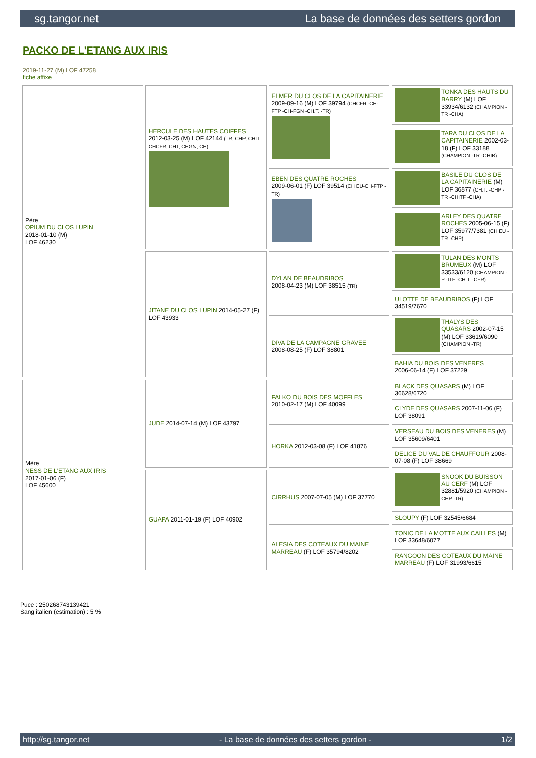sg.tangor.net La base de données des setters gordon
PACKO DE L'ETANG AUX IRIS
2019-11-27 (M) LOF 47258
fiche affixe
| Père OPIUM DU CLOS LUPIN 2018-01-10 (M) LOF 46230 | HERCULE DES HAUTES COIFFES 2012-03-25 (M) LOF 42144 (TR, CHP, CHIT, CHCFR, CHT, CHGN, CH) | ELMER DU CLOS DE LA CAPITAINERIE 2009-09-16 (M) LOF 39794 (CHCFR -CH-FTP -CH-FGN -CH.T. -TR) | TONKA DES HAUTS DU BARRY (M) LOF 33934/6132 (CHAMPION -TR -CHA) |
| | | | TARA DU CLOS DE LA CAPITAINERIE 2002-03-18 (F) LOF 33188 (CHAMPION -TR -CHIB) |
| | | EBEN DES QUATRE ROCHES 2009-06-01 (F) LOF 39514 (CH EU-CH-FTP -TR) | BASILE DU CLOS DE LA CAPITAINERIE (M) LOF 36877 (CH.T. -CHP -TR -CHITF -CHA) |
| | | | ARLEY DES QUATRE ROCHES 2005-06-15 (F) LOF 35977/7381 (CH EU - TR -CHP) |
| | JITANE DU CLOS LUPIN 2014-05-27 (F) LOF 43933 | DYLAN DE BEAUDRIBOS 2008-04-23 (M) LOF 38515 (TR) | TULAN DES MONTS BRUMEUX (M) LOF 33533/6120 (CHAMPION -P -ITF -CH.T. -CFR) |
| | | | ULOTTE DE BEAUDRIBOS (F) LOF 34519/7670 |
| | | DIVA DE LA CAMPAGNE GRAVEE 2008-08-25 (F) LOF 38801 | THALYS DES QUASARS 2002-07-15 (M) LOF 33619/6090 (CHAMPION -TR) |
| | | | BAHIA DU BOIS DES VENERES 2006-06-14 (F) LOF 37229 |
| Mère NESS DE L'ETANG AUX IRIS 2017-01-06 (F) LOF 45600 | JUDE 2014-07-14 (M) LOF 43797 | FALKO DU BOIS DES MOFFLES 2010-02-17 (M) LOF 40099 | BLACK DES QUASARS (M) LOF 36628/6720 |
| | | | CLYDE DES QUASARS 2007-11-06 (F) LOF 38091 |
| | | HORKA 2012-03-08 (F) LOF 41876 | VERSEAU DU BOIS DES VENERES (M) LOF 35609/6401 |
| | | | DELICE DU VAL DE CHAUFFOUR 2008-07-08 (F) LOF 38669 |
| | GUAPA 2011-01-19 (F) LOF 40902 | CIRRHUS 2007-07-05 (M) LOF 37770 | SNOOK DU BUISSON AU CERF (M) LOF 32881/5920 (CHAMPION -CHP -TR) |
| | | | SLOUPY (F) LOF 32545/6684 |
| | | ALESIA DES COTEAUX DU MAINE MARREAU (F) LOF 35794/8202 | TONIC DE LA MOTTE AUX CAILLES (M) LOF 33648/6077 |
| | | | RANGOON DES COTEAUX DU MAINE MARREAU (F) LOF 31993/6615 |
Puce : 250268743139421
Sang italien (estimation) : 5 %
http://sg.tangor.net - La base de données des setters gordon - 1/2